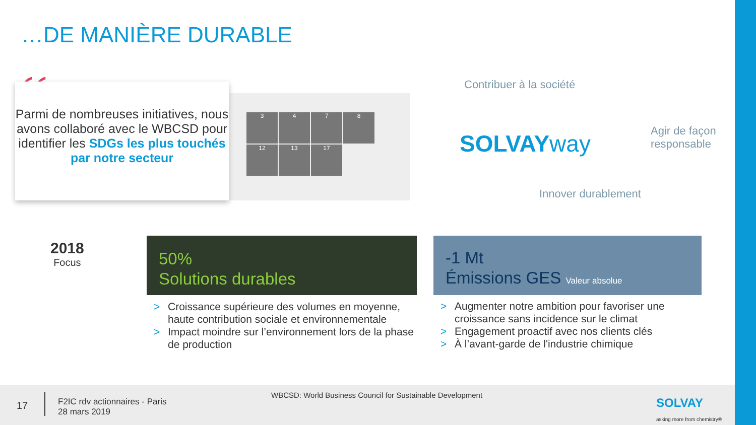…DE MANIÈRE DURABLE
“
Parmi de nombreuses initiatives, nous avons collaboré avec le WBCSD pour identifier les SDGs les plus touchés par notre secteur
3 4 7 8
12 13 17
Contribuer à la société
SOLVAYway
Agir de façon
responsable
Innover durablement
2018
Focus
50%
Solutions durables
-1 Mt
Émissions GES Valeur absolue
> Croissance supérieure des volumes en moyenne, haute contribution sociale et environnementale
> Impact moindre sur l’environnement lors de la phase de production
> Augmenter notre ambition pour favoriser une croissance sans incidence sur le climat
> Engagement proactif avec nos clients clés
> À l’avant-garde de l'industrie chimique
17
F2IC rdv actionnaires - Paris
28 mars 2019
WBCSD: World Business Council for Sustainable Development
SOLVAY
asking more from chemistry®